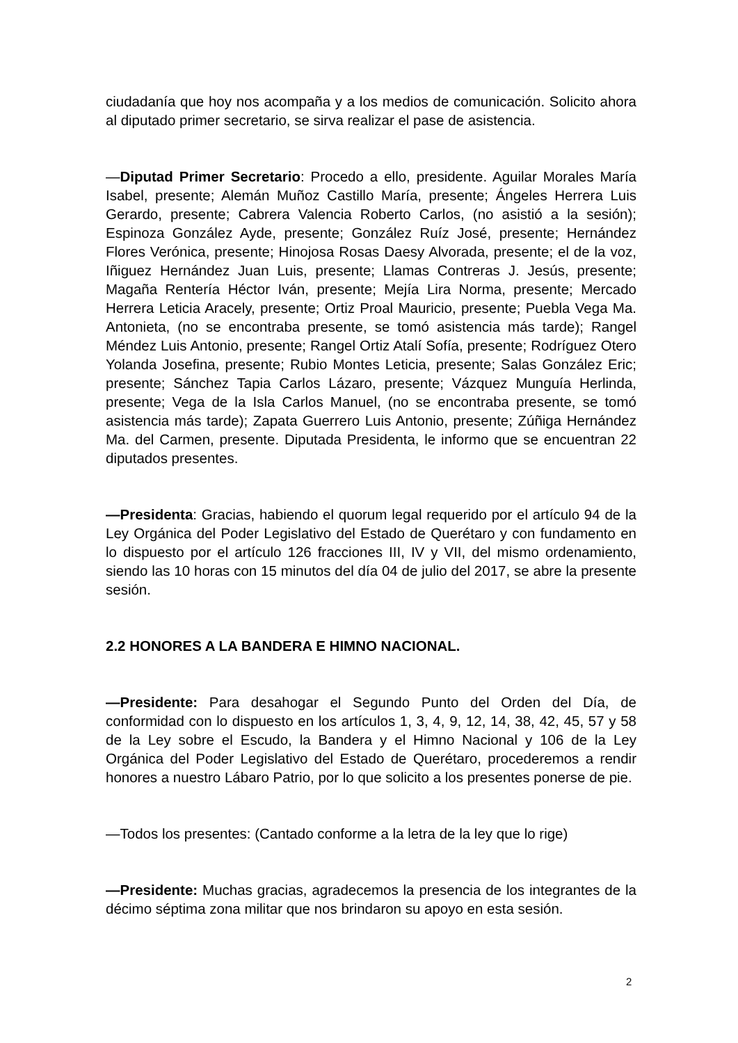ciudadanía que hoy nos acompaña y a los medios de comunicación. Solicito ahora al diputado primer secretario, se sirva realizar el pase de asistencia.
—Diputad Primer Secretario: Procedo a ello, presidente. Aguilar Morales María Isabel, presente; Alemán Muñoz Castillo María, presente; Ángeles Herrera Luis Gerardo, presente; Cabrera Valencia Roberto Carlos, (no asistió a la sesión); Espinoza González Ayde, presente; González Ruíz José, presente; Hernández Flores Verónica, presente; Hinojosa Rosas Daesy Alvorada, presente; el de la voz, Iñiguez Hernández Juan Luis, presente; Llamas Contreras J. Jesús, presente; Magaña Rentería Héctor Iván, presente; Mejía Lira Norma, presente; Mercado Herrera Leticia Aracely, presente; Ortiz Proal Mauricio, presente; Puebla Vega Ma. Antonieta, (no se encontraba presente, se tomó asistencia más tarde); Rangel Méndez Luis Antonio, presente; Rangel Ortiz Atalí Sofía, presente; Rodríguez Otero Yolanda Josefina, presente; Rubio Montes Leticia, presente; Salas González Eric; presente; Sánchez Tapia Carlos Lázaro, presente; Vázquez Munguía Herlinda, presente; Vega de la Isla Carlos Manuel, (no se encontraba presente, se tomó asistencia más tarde); Zapata Guerrero Luis Antonio, presente; Zúñiga Hernández Ma. del Carmen, presente. Diputada Presidenta, le informo que se encuentran 22 diputados presentes.
—Presidenta: Gracias, habiendo el quorum legal requerido por el artículo 94 de la Ley Orgánica del Poder Legislativo del Estado de Querétaro y con fundamento en lo dispuesto por el artículo 126 fracciones III, IV y VII, del mismo ordenamiento, siendo las 10 horas con 15 minutos del día 04 de julio del 2017, se abre la presente sesión.
2.2 HONORES A LA BANDERA E HIMNO NACIONAL.
—Presidente: Para desahogar el Segundo Punto del Orden del Día, de conformidad con lo dispuesto en los artículos 1, 3, 4, 9, 12, 14, 38, 42, 45, 57 y 58 de la Ley sobre el Escudo, la Bandera y el Himno Nacional y 106 de la Ley Orgánica del Poder Legislativo del Estado de Querétaro, procederemos a rendir honores a nuestro Lábaro Patrio, por lo que solicito a los presentes ponerse de pie.
—Todos los presentes: (Cantado conforme a la letra de la ley que lo rige)
—Presidente: Muchas gracias, agradecemos la presencia de los integrantes de la décimo séptima zona militar que nos brindaron su apoyo en esta sesión.
2